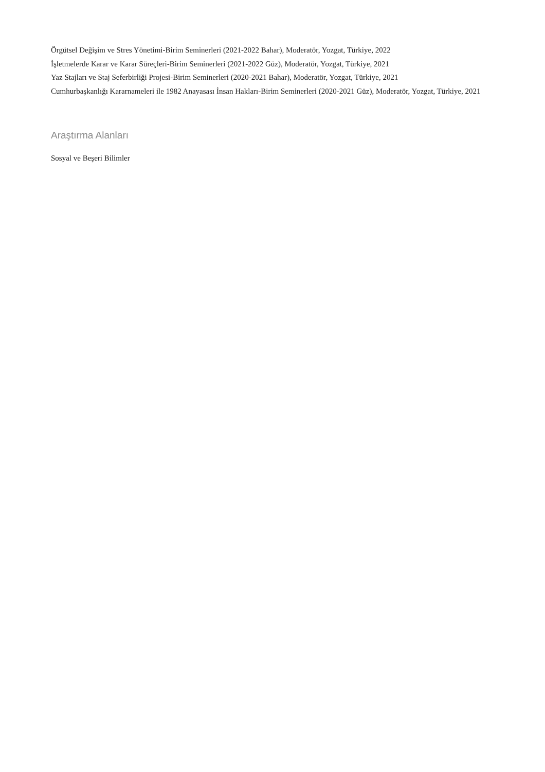Örgütsel Değişim ve Stres Yönetimi-Birim Seminerleri (2021-2022 Bahar), Moderatör, Yozgat, Türkiye, 2022
İşletmelerde Karar ve Karar Süreçleri-Birim Seminerleri (2021-2022 Güz), Moderatör, Yozgat, Türkiye, 2021
Yaz Stajları ve Staj Seferbirliği Projesi-Birim Seminerleri (2020-2021 Bahar), Moderatör, Yozgat, Türkiye, 2021
Cumhurbaşkanlığı Kararnameleri ile 1982 Anayasası İnsan Hakları-Birim Seminerleri (2020-2021 Güz), Moderatör, Yozgat, Türkiye, 2021
Araştırma Alanları
Sosyal ve Beşeri Bilimler